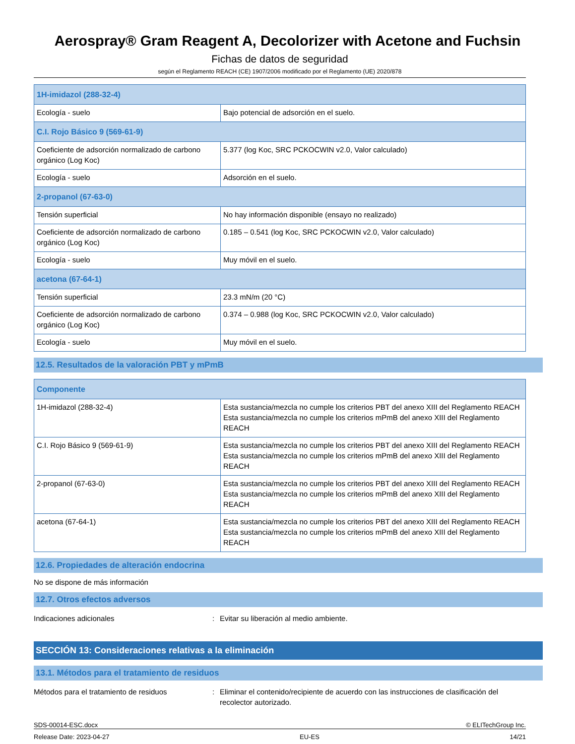Aerospray® Gram Reagent A, Decolorizer with Acetone and Fuchsin
Fichas de datos de seguridad
según el Reglamento REACH (CE) 1907/2006 modificado por el Reglamento (UE) 2020/878
| 1H-imidazol (288-32-4) | |
| Ecología - suelo | Bajo potencial de adsorción en el suelo. |
| C.I. Rojo Básico 9 (569-61-9) | |
| Coeficiente de adsorción normalizado de carbono orgánico (Log Koc) | 5.377 (log Koc, SRC PCKOCWIN v2.0, Valor calculado) |
| Ecología - suelo | Adsorción en el suelo. |
| 2-propanol (67-63-0) | |
| Tensión superficial | No hay información disponible (ensayo no realizado) |
| Coeficiente de adsorción normalizado de carbono orgánico (Log Koc) | 0.185 – 0.541 (log Koc, SRC PCKOCWIN v2.0, Valor calculado) |
| Ecología - suelo | Muy móvil en el suelo. |
| acetona (67-64-1) | |
| Tensión superficial | 23.3 mN/m (20 °C) |
| Coeficiente de adsorción normalizado de carbono orgánico (Log Koc) | 0.374 – 0.988 (log Koc, SRC PCKOCWIN v2.0, Valor calculado) |
| Ecología - suelo | Muy móvil en el suelo. |
12.5. Resultados de la valoración PBT y mPmB
| Componente | |
| 1H-imidazol (288-32-4) | Esta sustancia/mezcla no cumple los criterios PBT del anexo XIII del Reglamento REACH Esta sustancia/mezcla no cumple los criterios mPmB del anexo XIII del Reglamento REACH |
| C.I. Rojo Básico 9 (569-61-9) | Esta sustancia/mezcla no cumple los criterios PBT del anexo XIII del Reglamento REACH Esta sustancia/mezcla no cumple los criterios mPmB del anexo XIII del Reglamento REACH |
| 2-propanol (67-63-0) | Esta sustancia/mezcla no cumple los criterios PBT del anexo XIII del Reglamento REACH Esta sustancia/mezcla no cumple los criterios mPmB del anexo XIII del Reglamento REACH |
| acetona (67-64-1) | Esta sustancia/mezcla no cumple los criterios PBT del anexo XIII del Reglamento REACH Esta sustancia/mezcla no cumple los criterios mPmB del anexo XIII del Reglamento REACH |
12.6. Propiedades de alteración endocrina
No se dispone de más información
12.7. Otros efectos adversos
Indicaciones adicionales: Evitar su liberación al medio ambiente.
SECCIÓN 13: Consideraciones relativas a la eliminación
13.1. Métodos para el tratamiento de residuos
Métodos para el tratamiento de residuos: Eliminar el contenido/recipiente de acuerdo con las instrucciones de clasificación del recolector autorizado.
SDS-00014-ESC.docx © ELITechGroup Inc.
Release Date: 2023-04-27 EU-ES 14/21